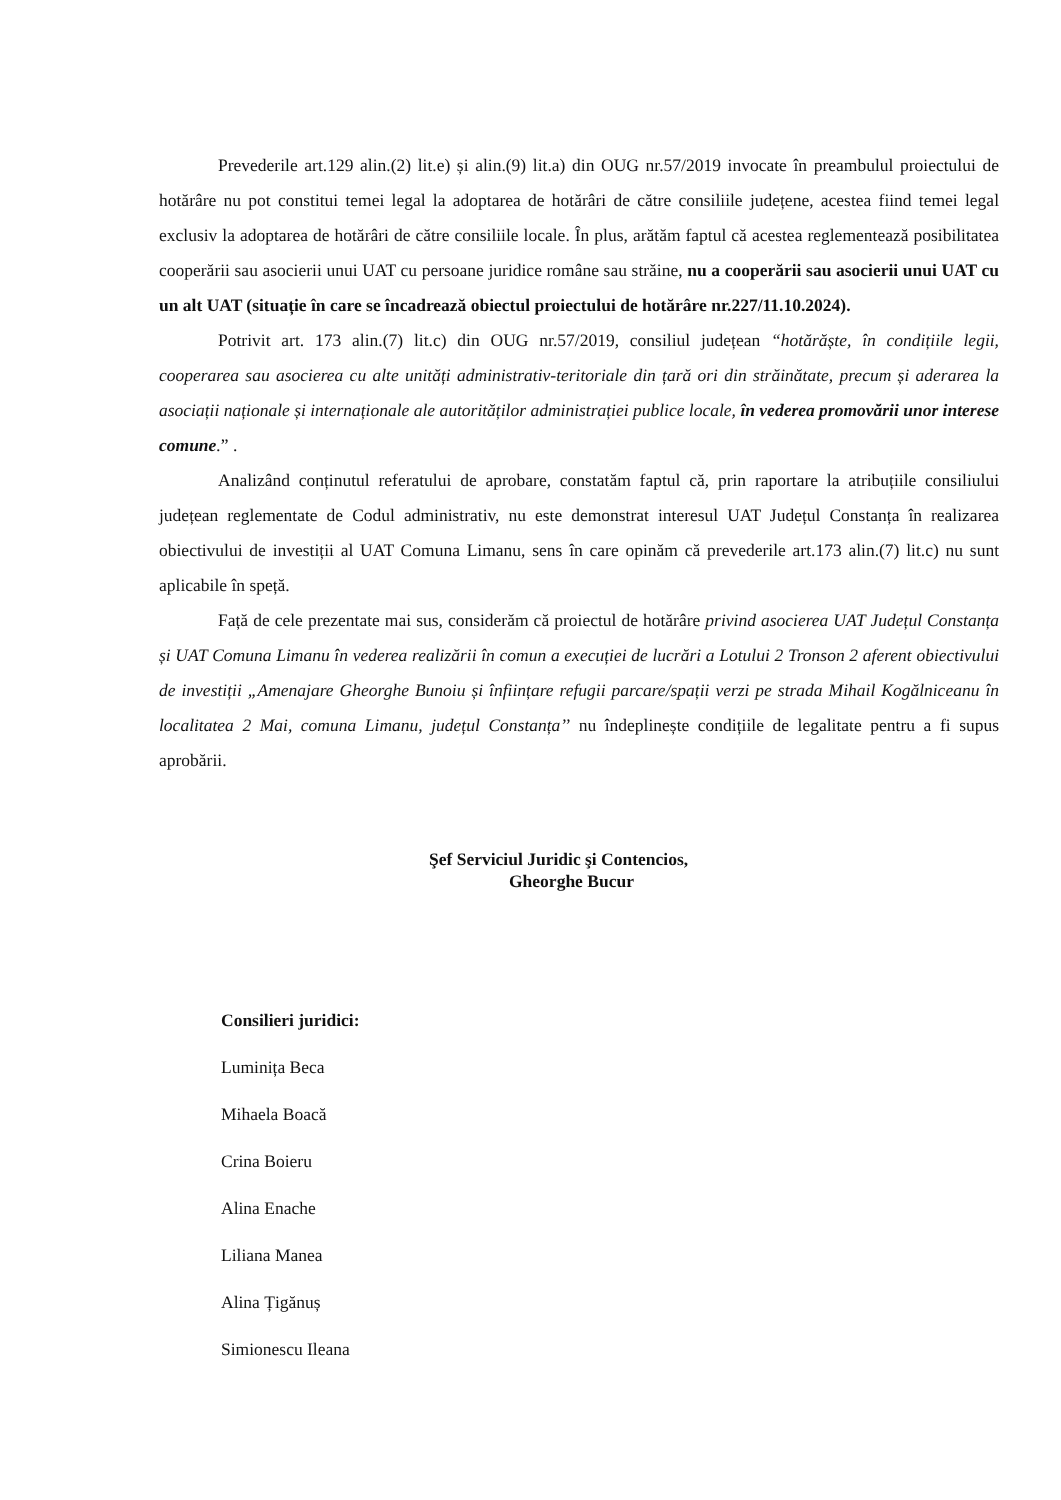Prevederile art.129 alin.(2) lit.e) și alin.(9) lit.a) din OUG nr.57/2019 invocate în preambulul proiectului de hotărâre nu pot constitui temei legal la adoptarea de hotărâri de către consiliile județene, acestea fiind temei legal exclusiv la adoptarea de hotărâri de către consiliile locale. În plus, arătăm faptul că acestea reglementează posibilitatea cooperării sau asocierii unui UAT cu persoane juridice române sau străine, nu a cooperării sau asocierii unui UAT cu un alt UAT (situație în care se încadrează obiectul proiectului de hotărâre nr.227/11.10.2024).
Potrivit art. 173 alin.(7) lit.c) din OUG nr.57/2019, consiliul județean “hotărăște, în condițiile legii, cooperarea sau asocierea cu alte unități administrativ-teritoriale din țară ori din străinătate, precum și aderarea la asociații naționale și internaționale ale autorităților administrației publice locale, în vederea promovării unor interese comune.” .
Analizând conținutul referatului de aprobare, constatăm faptul că, prin raportare la atribuțiile consiliului județean reglementate de Codul administrativ, nu este demonstrat interesul UAT Județul Constanța în realizarea obiectivului de investiții al UAT Comuna Limanu, sens în care opinăm că prevederile art.173 alin.(7) lit.c) nu sunt aplicabile în speță.
Față de cele prezentate mai sus, considerăm că proiectul de hotărâre privind asocierea UAT Județul Constanța și UAT Comuna Limanu în vederea realizării în comun a execuției de lucrări a Lotului 2 Tronson 2 aferent obiectivului de investiții „Amenajare Gheorghe Bunoiu și înființare refugii parcare/spații verzi pe strada Mihail Kogălniceanu în localitatea 2 Mai, comuna Limanu, județul Constanța’’ nu îndeplinește condițiile de legalitate pentru a fi supus aprobării.
Şef Serviciul Juridic şi Contencios,
Gheorghe Bucur
Consilieri juridici:
Luminița Beca
Mihaela Boacă
Crina Boieru
Alina Enache
Liliana Manea
Alina Țigănuș
Simionescu Ileana